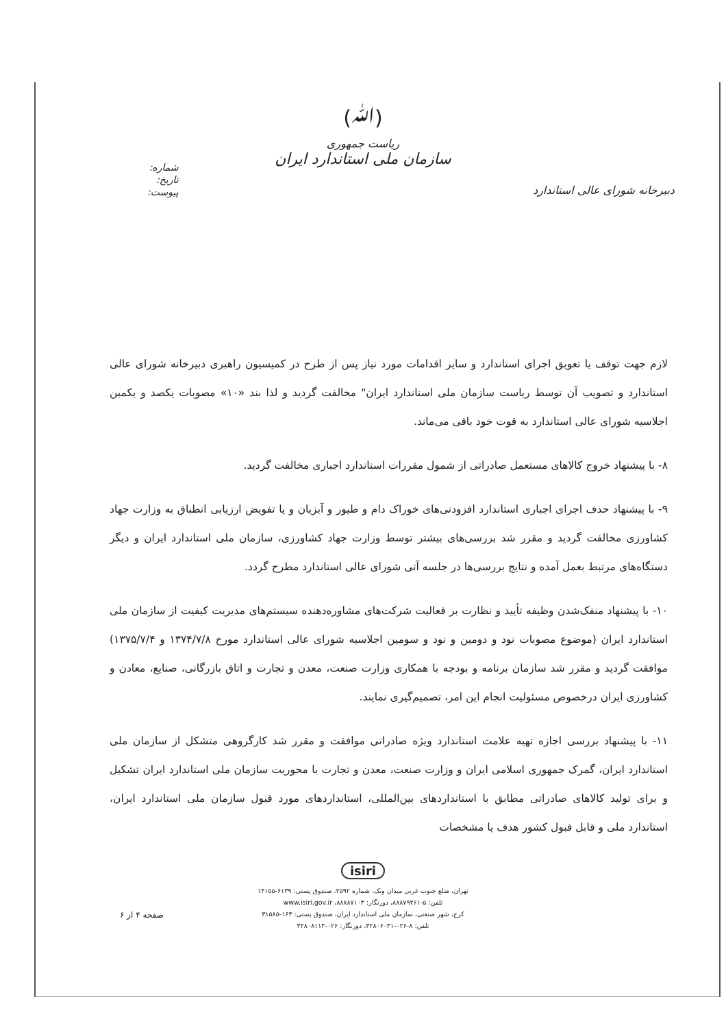(ﷲ)
ریاست جمهوری
سازمان ملی استاندارد ایران
شماره:
تاریخ:
پیوست:
دبیرخانه شورای عالی استاندارد
لازم جهت توقف یا تعویق اجرای استاندارد و سایر اقدامات مورد نیاز پس از طرح در کمیسیون راهبری دبیرخانه شورای عالی استاندارد و تصویب آن توسط ریاست سازمان ملی استاندارد ایران" مخالفت گردید و لذا بند «۱۰» مصوبات یکصد و یکمین اجلاسیه شورای عالی استاندارد به قوت خود باقی می‌ماند.
۸- با پیشنهاد خروج کالاهای مستعمل صادراتی از شمول مقررات استاندارد اجباری مخالفت گردید.
۹- با پیشنهاد حذف اجرای اجباری استاندارد افزودنی‌های خوراک دام و طیور و آبزیان و یا تفویض ارزیابی انطباق به وزارت جهاد کشاورزی مخالفت گردید و مقرر شد بررسی‌های بیشتر توسط وزارت جهاد کشاورزی، سازمان ملی استاندارد ایران و دیگر دستگاه‌های مرتبط بعمل آمده و نتایج بررسی‌ها در جلسه آتی شورای عالی استاندارد مطرح گردد.
۱۰- با پیشنهاد منفک‌شدن وظیفه تأیید و نظارت بر فعالیت شرکت‌های مشاوره‌دهنده سیستم‌های مدیریت کیفیت از سازمان ملی استاندارد ایران (موضوع مصوبات نود و دومین و نود و سومین اجلاسیه شورای عالی استاندارد مورخ ۱۳۷۴/۷/۸ و ۱۳۷۵/۷/۴) موافقت گردید و مقرر شد سازمان برنامه و بودجه با همکاری وزارت صنعت، معدن و تجارت و اتاق بازرگانی، صنایع، معادن و کشاورزی ایران درخصوص مسئولیت انجام این امر، تصمیم‌گیری نمایند.
۱۱- با پیشنهاد بررسی اجازه تهیه علامت استاندارد ویژه صادراتی موافقت و مقرر شد کارگروهی متشکل از سازمان ملی استاندارد ایران، گمرک جمهوری اسلامی ایران و وزارت صنعت، معدن و تجارت با محوریت سازمان ملی استاندارد ایران تشکیل و برای تولید کالاهای صادراتی مطابق با استانداردهای بین‌المللی، استانداردهای مورد قبول سازمان ملی استاندارد ایران، استاندارد ملی و قابل قبول کشور هدف یا مشخصات
isiri
تهران، ضلع جنوب غربی میدان ونک، شماره ۲۵۹۲، صندوق پستی: ۶۱۳۹-۱۴۱۵۵
تلفن: ۵-۸۸۸۷۹۴۶۱، دورنگار: ۸۸۸۸۷۱۰۳، www.isiri.gov.ir
کرج، شهر صنعتی، سازمان ملی استاندارد ایران، صندوق پستی: ۱۶۳-۳۱۵۸۵
تلفن: ۸-۰۲۶-۳۲۸۰۶۰۳۱، دورنگار: ۰۲۶-۳۲۸۰۸۱۱۴
صفحه ۴ از ۶